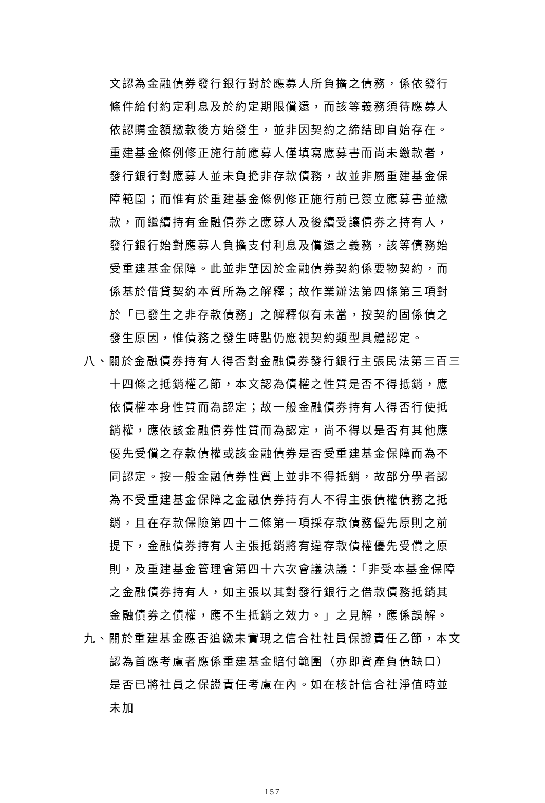文認為金融債券發行銀行對於應募人所負擔之債務，係依發行條件給付約定利息及於約定期限償還，而該等義務須待應募人依認購金額繳款後方始發生，並非因契約之締結即自始存在。重建基金條例修正施行前應募人僅填寫應募書而尚未繳款者，發行銀行對應募人並未負擔非存款債務，故並非屬重建基金保障範圍；而惟有於重建基金條例修正施行前已簽立應募書並繳款，而繼續持有金融債券之應募人及後續受讓債券之持有人，發行銀行始對應募人負擔支付利息及償還之義務，該等債務始受重建基金保障。此並非肇因於金融債券契約係要物契約，而係基於借貸契約本質所為之解釋；故作業辦法第四條第三項對於「已發生之非存款債務」之解釋似有未當，按契約固係債之發生原因，惟債務之發生時點仍應視契約類型具體認定。
八、關於金融債券持有人得否對金融債券發行銀行主張民法第三百三十四條之抵銷權乙節，本文認為債權之性質是否不得抵銷，應依債權本身性質而為認定；故一般金融債券持有人得否行使抵銷權，應依該金融債券性質而為認定，尚不得以是否有其他應優先受償之存款債權或該金融債券是否受重建基金保障而為不同認定。按一般金融債券性質上並非不得抵銷，故部分學者認為不受重建基金保障之金融債券持有人不得主張債權債務之抵銷，且在存款保險第四十二條第一項採存款債務優先原則之前提下，金融債券持有人主張抵銷將有違存款債權優先受償之原則，及重建基金管理會第四十六次會議決議：「非受本基金保障之金融債券持有人，如主張以其對發行銀行之借款債務抵銷其金融債券之債權，應不生抵銷之效力。」之見解，應係誤解。
九、關於重建基金應否追繳未實現之信合社社員保證責任乙節，本文認為首應考慮者應係重建基金賠付範圍（亦即資產負債缺口）是否已將社員之保證責任考慮在內。如在核計信合社淨值時並未加
157